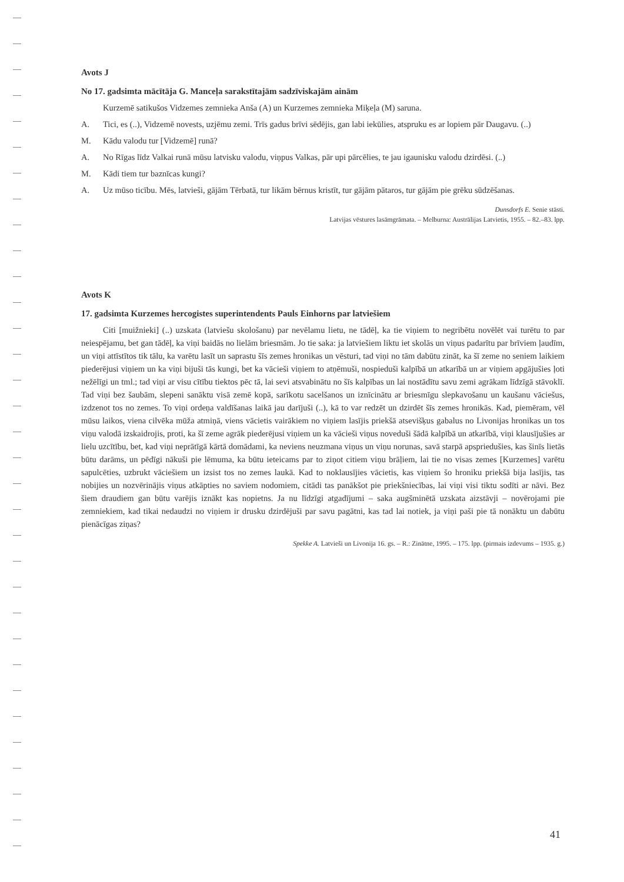Avots J
No 17. gadsimta mācītāja G. Manceļa sarakstītajām sadzīviskajām ainām
Kurzemē satikušos Vidzemes zemnieka Anša (A) un Kurzemes zemnieka Miķeļa (M) saruna.
A. Tici, es (..), Vidzemē novests, uzjēmu zemi. Trīs gadus brīvi sēdējis, gan labi iekūlies, atspruku es ar lopiem pār Daugavu. (..)
M. Kādu valodu tur [Vidzemē] runā?
A. No Rīgas līdz Valkai runā mūsu latvisku valodu, viņpus Valkas, pār upi pārcēlies, te jau igaunisku valodu dzirdēsi. (..)
M. Kādi tiem tur baznīcas kungi?
A. Uz mūso ticību. Mēs, latvieši, gājām Tērbatā, tur likām bērnus kristīt, tur gājām pātaros, tur gājām pie grēku sūdzēšanas.
Dunsdorfs E. Senie stāsti.
Latvijas vēstures lasāmgrāmata. – Melburna: Austrālijas Latvietis, 1955. – 82.–83. lpp.
Avots K
17. gadsimta Kurzemes hercogistes superintendents Pauls Einhorns par latviešiem
Citi [muižnieki] (..) uzskata (latviešu skološanu) par nevēlamu lietu, ne tādēļ, ka tie viņiem to negribētu novēlēt vai turētu to par neiespējamu, bet gan tādēļ, ka viņi baidās no lielām briesmām. Jo tie saka: ja latviešiem liktu iet skolās un viņus padarītu par brīviem ļaudīm, un viņi attīstītos tik tālu, ka varētu lasīt un saprastu šīs zemes hronikas un vēsturi, tad viņi no tām dabūtu zināt, ka šī zeme no seniem laikiem piederējusi viņiem un ka viņi bijuši tās kungi, bet ka vācieši viņiem to atņēmuši, nospieduši kalpībā un atkarībā un ar viņiem apgājušies ļoti nežēlīgi un tml.; tad viņi ar visu cītību tiektos pēc tā, lai sevi atsvabinātu no šīs kalpības un lai nostādītu savu zemi agrākam līdzīgā stāvoklī. Tad viņi bez šaubām, slepeni sanāktu visā zemē kopā, sarīkotu sacelšanos un iznīcinātu ar briesmīgu slepkavošanu un kaušanu vāciešus, izdzenot tos no zemes. To viņi ordeņa valdīšanas laikā jau darījuši (..), kā to var redzēt un dzirdēt šīs zemes hronikās. Kad, piemēram, vēl mūsu laikos, viena cilvēka mūža atmiņā, viens vācietis vairākiem no viņiem lasījis priekšā atsevišķus gabalus no Livonijas hronikas un tos viņu valodā izskaidrojis, proti, ka šī zeme agrāk piederējusi viņiem un ka vācieši viņus noveduši šādā kalpībā un atkarībā, viņi klausījušies ar lielu uzcītību, bet, kad viņi neprātīgā kārtā domādami, ka neviens neuzmana viņus un viņu norunas, savā starpā apspriedušies, kas šinīs lietās būtu darāms, un pēdīgi nākuši pie lēmuma, ka būtu ieteicams par to ziņot citiem viņu brāļiem, lai tie no visas zemes [Kurzemes] varētu sapulcēties, uzbrukt vāciešiem un izsist tos no zemes laukā. Kad to noklausījies vācietis, kas viņiem šo hroniku priekšā bija lasījis, tas nobijies un nozvērinājis viņus atkāpties no saviem nodomiem, citādi tas panākšot pie priekšniecības, lai viņi visi tiktu sodīti ar nāvi. Bez šiem draudiem gan būtu varējis iznākt kas nopietns. Ja nu līdzīgi atgadījumi – saka augšminētā uzskata aizstāvji – novērojami pie zemniekiem, kad tikai nedaudzi no viņiem ir drusku dzirdējuši par savu pagātni, kas tad lai notiek, ja viņi paši pie tā nonāktu un dabūtu pienācīgas ziņas?
Spekke A. Latvieši un Livonija 16. gs. – R.: Zinātne, 1995. – 175. lpp. (pirmais izdevums – 1935. g.)
41